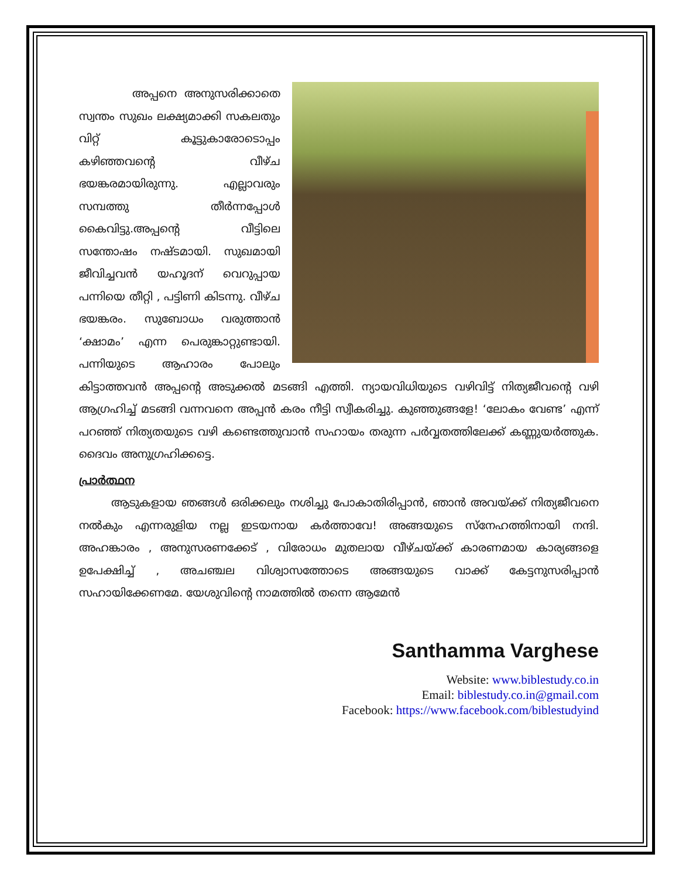അപ്പനെ അനുസരിക്കാതെ സ്വന്തം സുഖം ലക്ഷ്യമാക്കി സകലതും വിറ്റ് കൂട്ടുകാരോടൊപ്പം കഴിഞ്ഞവന്റെ വീഴ്ച ഭയങ്കരമായിരുന്നു. എല്ലാവരും സമ്പത്തു തീർന്നപ്പോൾ കൈവിട്ടു.അപ്പന്റെ വീട്ടിലെ സന്തോഷം നഷ്ടമായി. സുഖമായി ജീവിച്ചവൻ യഹൂദന് വെറുപ്പായ പന്നിയെ തീറ്റി , പട്ടിണി കിടന്നു. വീഴ്ച ഭയങ്കരം. സുബോധം വരുത്താൻ ‘ക്ഷാമം’ എന്ന പെരുങ്കാറ്റുണ്ടായി. പന്നിയുടെ ആഹാരം പോലും കിട്ടാത്തവൻ അപ്പന്റെ അടുക്കൽ മടങ്ങി എത്തി. ന്യായവിധിയുടെ വഴിവിട്ട് നിത്യജീവന്റെ വഴി ആഗ്രഹിച്ച് മടങ്ങി വന്നവനെ അപ്പൻ കരം നീട്ടി സ്വീകരിച്ചു. കുഞ്ഞുങ്ങളേ! ‘ലോകം വേണ്ട’ എന്ന് പറഞ്ഞ് നിത്യതയുടെ വഴി കണ്ടെത്തുവാൻ സഹായം തരുന്ന പർവ്വതത്തിലേക്ക് കണ്ണുയർത്തുക. ദൈവം അനുഗ്രഹിക്കട്ടെ.
പ്രാർത്ഥന
ആടുകളായ ഞങ്ങൾ ഒരിക്കലും നശിച്ചു പോകാതിരിപ്പാൻ, ഞാൻ അവയ്ക്ക് നിത്യജീവനെ നൽകും എന്നരുളിയ നല്ല ഇടയനായ കർത്താവേ! അങ്ങയുടെ സ്നേഹത്തിനായി നന്ദി. അഹങ്കാരം , അനുസരണക്കേട് , വിരോധം മുതലായ വീഴ്ചയ്ക്ക് കാരണമായ കാര്യങ്ങളെ ഉപേക്ഷിച്ച് , അചഞ്ചല വിശ്വാസത്തോടെ അങ്ങയുടെ വാക്ക് കേട്ടനുസരിപ്പാൻ സഹായിക്കേണമേ. യേശുവിന്റെ നാമത്തിൽ തന്നെ ആമേൻ
Santhamma Varghese
Website: www.biblestudy.co.in
Email: biblestudy.co.in@gmail.com
Facebook: https://www.facebook.com/biblestudyind